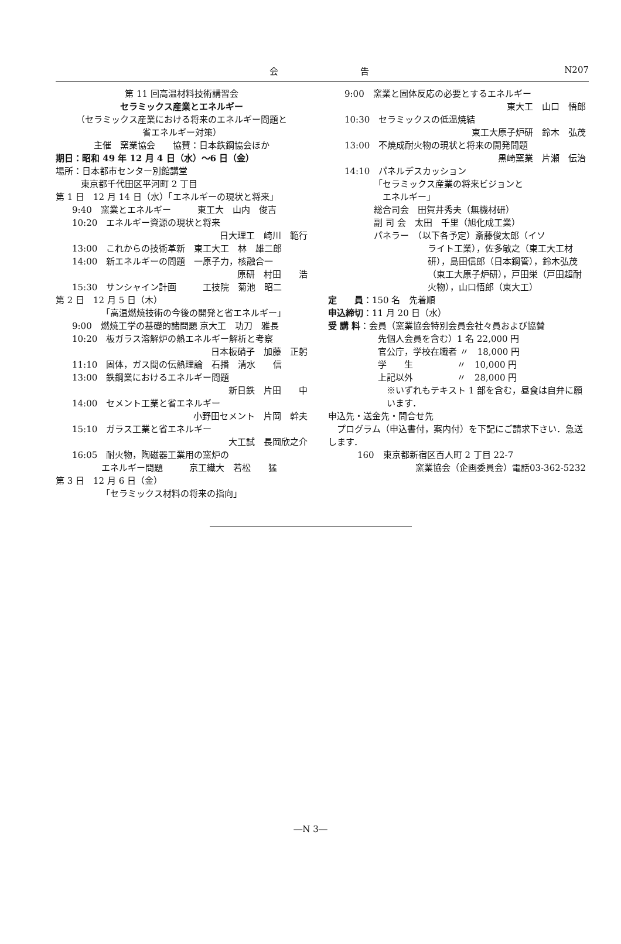会 告 N207
第 11 回高温材料技術講習会
セラミックス産業とエネルギー
（セラミックス産業における将来のエネルギー問題と
省エネルギー対策）
主催　窯業協会　　協賛：日本鉄鋼協会ほか
期日：昭和 49 年 12 月 4 日（水）～6 日（金）
場所：日本都市センター別館講堂
　東京都千代田区平河町 2 丁目
第 1 日　12 月 14 日（水）「エネルギーの現状と将来」
9:40　窯業とエネルギー　　　東工大　山内　俊吉
10:20　エネルギー資源の現状と将来
日大理工　崎川　範行
13:00　これからの技術革新　東工大工　林　雄二郎
14:00　新エネルギーの問題　一原子力，核融合一
原研　村田　　浩
15:30　サンシャイン計画　　　工技院　菊池　昭二
第 2 日　12 月 5 日（木）
「高温燃焼技術の今後の開発と省エネルギー」
9:00　燃焼工学の基礎的諸問題 京大工　功刀　雅長
10:20　板ガラス溶解炉の熱エネルギー解析と考察
日本板硝子　加藤　正躬
11:10　固体，ガス間の伝熱理論　石播　清水　　信
13:00　鉄鋼業におけるエネルギー問題
新日鉄　片田　　中
14:00　セメント工業と省エネルギー
小野田セメント　片岡　幹夫
15:10　ガラス工業と省エネルギー
大工試　長岡欣之介
16:05　耐火物，陶磁器工業用の窯炉の
エネルギー問題　　　京工繊大　若松　　猛
第 3 日　12 月 6 日（金）
「セラミックス材料の将来の指向」
9:00　窯業と固体反応の必要とするエネルギー
東大工　山口　悟郎
10:30　セラミックスの低温焼結
東工大原子炉研　鈴木　弘茂
13:00　不焼成耐火物の現状と将来の開発問題
黒崎窯業　片瀬　伝治
14:10　パネルデスカッション
「セラミックス産業の将来ビジョンと
　エネルギー」
総合司会　田賀井秀夫（無機材研）
副 司 会　太田　千里（旭化成工業）
パネラー　（以下各予定）斎藤俊太郎（イソ
ライト工業），佐多敏之（東工大工材研），島田信郎（日本鋼管），鈴木弘茂（東工大原子炉研），戸田栄（戸田超耐火物），山口悟郎（東大工）
定　　員 ：150 名　先着順
申込締切：11 月 20 日（水）
受 講 料：会員（窯業協会特別会員会社々員および協賛
先個人会員を含む）1 名 22,000 円
官公庁，学校在職者 〃　18,000 円
学　　生　　　　　〃　10,000 円
上記以外　　　　　〃　28,000 円
※いずれもテキスト 1 部を含む，昼食は自弁に願います．
申込先・送金先・問合せ先
　プログラム（申込書付，案内付）を下記にご請求下さい．急送します．
160　東京都新宿区百人町 2 丁目 22-7
窯業協会（企画委員会）電話03-362-5232
―N 3―